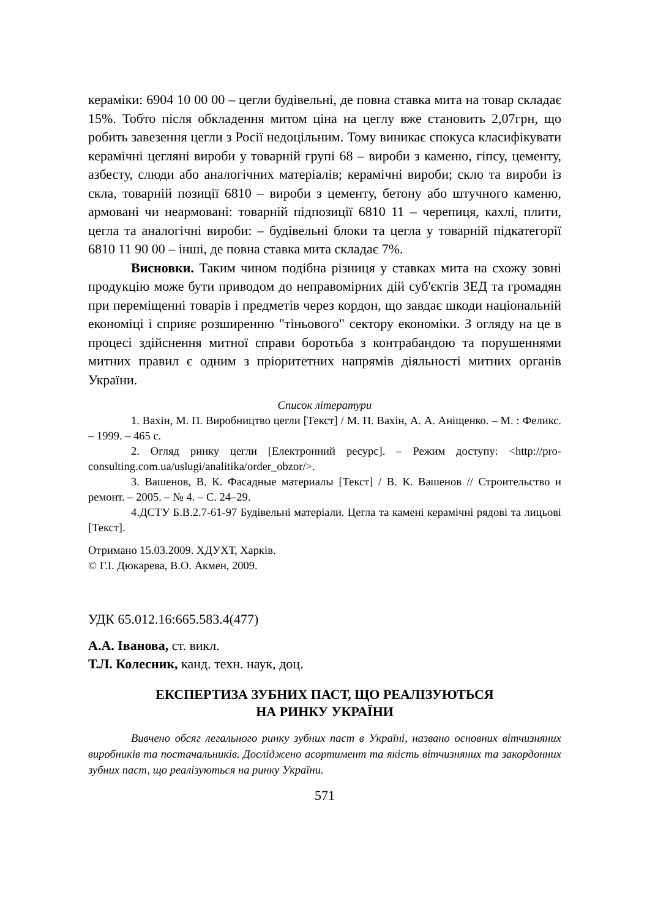кераміки: 6904 10 00 00 – цегли будівельні, де повна ставка мита на товар складає 15%. Тобто після обкладення митом ціна на цеглу вже становить 2,07грн, що робить завезення цегли з Росії недоцільним. Тому виникає спокуса класифікувати керамічні цегляні вироби у товарній групі 68 – вироби з каменю, гіпсу, цементу, азбесту, слюди або аналогічних матеріалів; керамічні вироби; скло та вироби із скла, товарній позиції 6810 – вироби з цементу, бетону або штучного каменю, армовані чи неармовані: товарній підпозиції 6810 11 – черепиця, кахлі, плити, цегла та аналогічні вироби: – будівельні блоки та цегла у товарній підкатегорії 6810 11 90 00 – інші, де повна ставка мита складає 7%.
Висновки. Таким чином подібна різниця у ставках мита на схожу зовні продукцію може бути приводом до неправомірних дій суб'єктів ЗЕД та громадян при переміщенні товарів і предметів через кордон, що завдає шкоди національній економіці і сприяє розширенню "тіньового" сектору економіки. З огляду на це в процесі здійснення митної справи боротьба з контрабандою та порушеннями митних правил є одним з пріоритетних напрямів діяльності митних органів України.
Список літератури
1. Вахін, М. П. Виробництво цегли [Текст] / М. П. Вахін, А. А. Аніщенко. – М. : Феликс. – 1999. – 465 с.
2. Огляд ринку цегли [Електронний ресурс]. – Режим доступу: <http://pro-consulting.com.ua/uslugi/analitika/order_obzor/>.
3. Вашенов, В. К. Фасадные материалы [Текст] / В. К. Вашенов // Строительство и ремонт. – 2005. – № 4. – С. 24–29.
4.ДСТУ Б.В.2.7-61-97 Будівельні матеріали. Цегла та камені керамічні рядові та лицьові [Текст].
Отримано 15.03.2009. ХДУХТ, Харків.
© Г.І. Дюкарева, В.О. Акмен, 2009.
УДК 65.012.16:665.583.4(477)
А.А. Іванова, ст. викл.
Т.Л. Колесник, канд. техн. наук, доц.
ЕКСПЕРТИЗА ЗУБНИХ ПАСТ, ЩО РЕАЛІЗУЮТЬСЯ
НА РИНКУ УКРАЇНИ
Вивчено обсяг легального ринку зубних паст в Україні, названо основних вітчизняних виробників та постачальників. Досліджено асортимент та якість вітчизняних та закордонних зубних паст, що реалізуються на ринку України.
571